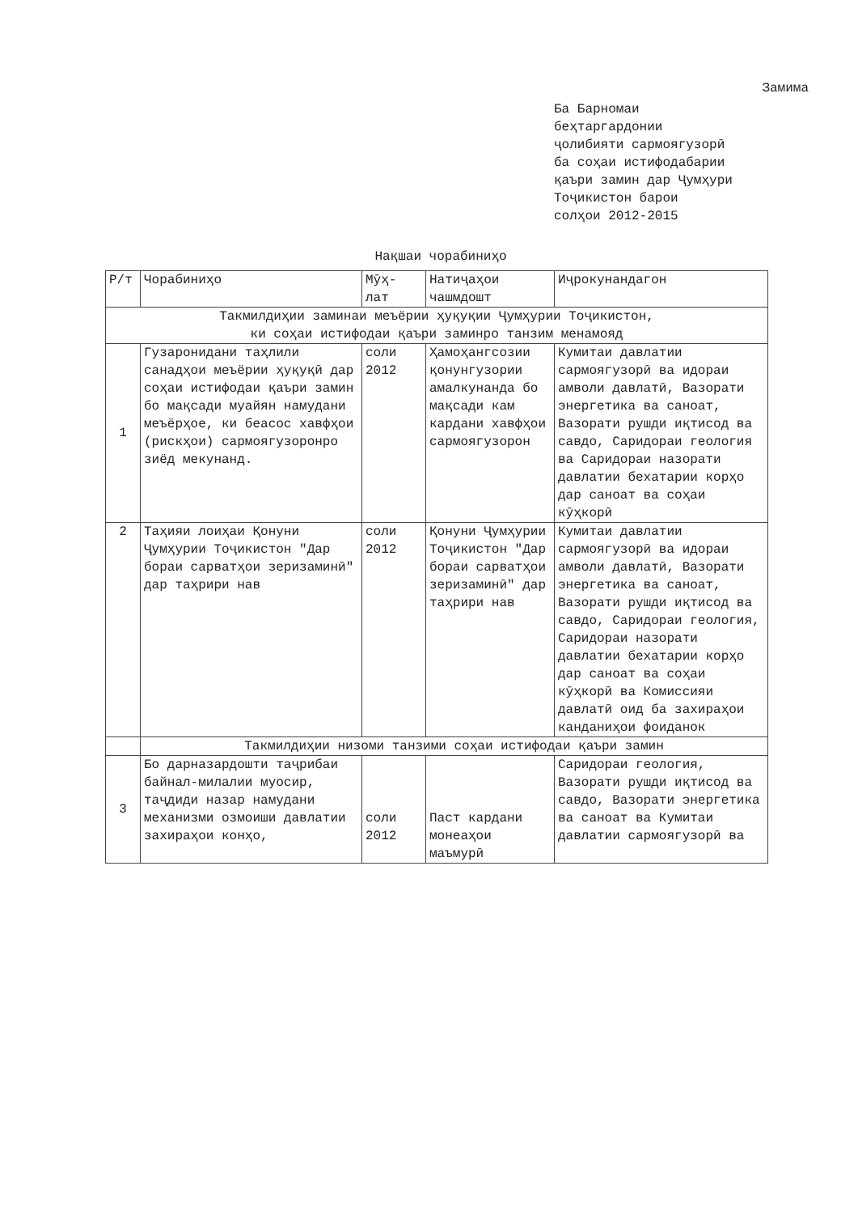Замима
Ба Барномаи
беҳтаргардонии
ҷолибияти сармоягузорӣ
ба соҳаи истифодабарии
қаъри замин дар Ҷумҳури
Тоҷикистон барои
солҳои 2012-2015
Нақшаи чорабиниҳо
| Р/т | Чорабиниҳо | Мӯҳ- лат | Натиҷаҳои чашмдошт | Иҷрокунандагон |
| --- | --- | --- | --- | --- |
| Такмилдиҳии заминаи меъёрии ҳуқуқии Ҷумҳурии Тоҷикистон, ки соҳаи истифодаи қаъри заминро танзим менамояд | | | | |
| 1 | Гузаронидани таҳлили санадҳои меъёрии ҳуқуқӣ дар соҳаи истифодаи қаъри замин бо мақсади муайян намудани меъёрҳое, ки беасос хавфҳои (рискҳои) сармоягузоронро зиёд мекунанд. | соли 2012 | Ҳамоҳангсозии қонунгузории амалкунанда бо мақсади кам кардани хавфҳои сармоягузорон | Кумитаи давлатии сармоягузорӣ ва идораи амволи давлатӣ, Вазорати энергетика ва саноат, Вазорати рушди иқтисод ва савдо, Саридораи геология ва Саридораи назорати давлатии бехатарии корҳо дар саноат ва соҳаи кӯҳкорӣ |
| 2 | Таҳияи лоиҳаи Қонуни Ҷумҳурии Тоҷикистон "Дар бораи сарватҳои зеризаминӣ" дар таҳрири нав | соли 2012 | Қонуни Ҷумҳурии Тоҷикистон "Дар бораи сарватҳои зеризаминӣ" дар таҳрири нав | Кумитаи давлатии сармоягузорӣ ва идораи амволи давлатӣ, Вазорати энергетика ва саноат, Вазорати рушди иқтисод ва савдо, Саридораи геология, Саридораи назорати давлатии бехатарии корҳо дар саноат ва соҳаи кӯҳкорӣ ва Комиссияи давлатӣ оид ба захираҳои канданиҳои фоиданок |
| | Такмилдиҳии низоми танзими соҳаи истифодаи қаъри замин | | | |
| 3 | Бо дарназардошти таҷрибаи байнал-милалии муосир, таҷдиди назар намудани механизми озмоиши давлатии захираҳои конҳо, | соли 2012 | Паст кардани монеаҳои маъмурӣ | Саридораи геология, Вазорати рушди иқтисод ва савдо, Вазорати энергетика ва саноат ва Кумитаи давлатии сармоягузорӣ ва |